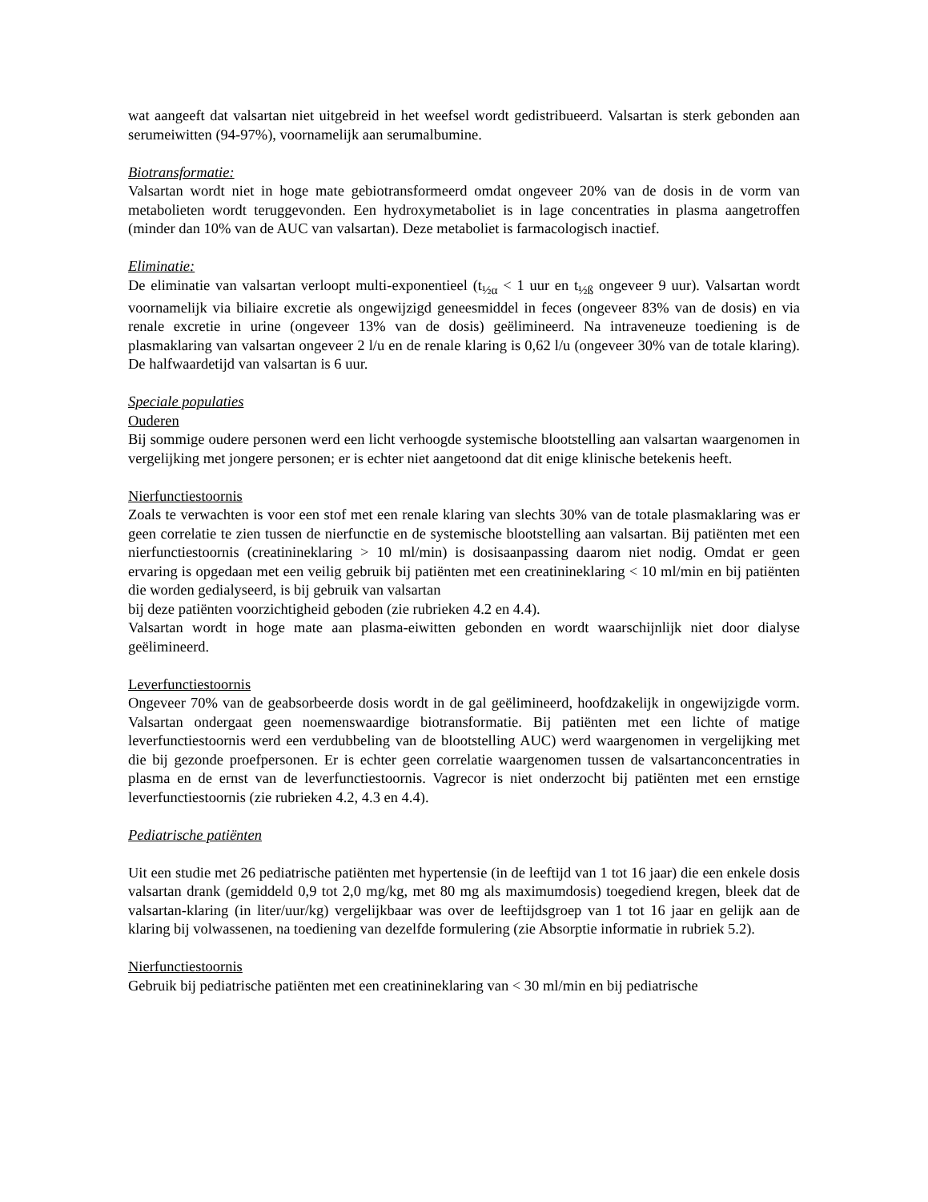wat aangeeft dat valsartan niet uitgebreid in het weefsel wordt gedistribueerd. Valsartan is sterk gebonden aan serumeiwitten (94-97%), voornamelijk aan serumalbumine.
Biotransformatie:
Valsartan wordt niet in hoge mate gebiotransformeerd omdat ongeveer 20% van de dosis in de vorm van metabolieten wordt teruggevonden. Een hydroxymetaboliet is in lage concentraties in plasma aangetroffen (minder dan 10% van de AUC van valsartan). Deze metaboliet is farmacologisch inactief.
Eliminatie:
De eliminatie van valsartan verloopt multi-exponentieel (t<sub>½α</sub> < 1 uur en t<sub>½ß</sub> ongeveer 9 uur). Valsartan wordt voornamelijk via biliaire excretie als ongewijzigd geneesmiddel in feces (ongeveer 83% van de dosis) en via renale excretie in urine (ongeveer 13% van de dosis) geëlimineerd. Na intraveneuze toediening is de plasmaklaring van valsartan ongeveer 2 l/u en de renale klaring is 0,62 l/u (ongeveer 30% van de totale klaring). De halfwaardetijd van valsartan is 6 uur.
Speciale populaties
Ouderen
Bij sommige oudere personen werd een licht verhoogde systemische blootstelling aan valsartan waargenomen in vergelijking met jongere personen; er is echter niet aangetoond dat dit enige klinische betekenis heeft.
Nierfunctiestoornis
Zoals te verwachten is voor een stof met een renale klaring van slechts 30% van de totale plasmaklaring was er geen correlatie te zien tussen de nierfunctie en de systemische blootstelling aan valsartan. Bij patiënten met een nierfunctiestoornis (creatinineklaring > 10 ml/min) is dosisaanpassing daarom niet nodig. Omdat er geen ervaring is opgedaan met een veilig gebruik bij patiënten met een creatinineklaring < 10 ml/min en bij patiënten die worden gedialyseerd, is bij gebruik van valsartan
bij deze patiënten voorzichtigheid geboden (zie rubrieken 4.2 en 4.4).
Valsartan wordt in hoge mate aan plasma-eiwitten gebonden en wordt waarschijnlijk niet door dialyse geëlimineerd.
Leverfunctiestoornis
Ongeveer 70% van de geabsorbeerde dosis wordt in de gal geëlimineerd, hoofdzakelijk in ongewijzigde vorm. Valsartan ondergaat geen noemenswaardige biotransformatie. Bij patiënten met een lichte of matige leverfunctiestoornis werd een verdubbeling van de blootstelling AUC) werd waargenomen in vergelijking met die bij gezonde proefpersonen. Er is echter geen correlatie waargenomen tussen de valsartanconcentraties in plasma en de ernst van de leverfunctiestoornis. Vagrecor is niet onderzocht bij patiënten met een ernstige leverfunctiestoornis (zie rubrieken 4.2, 4.3 en 4.4).
Pediatrische patiënten
Uit een studie met 26 pediatrische patiënten met hypertensie (in de leeftijd van 1 tot 16 jaar) die een enkele dosis valsartan drank (gemiddeld 0,9 tot 2,0 mg/kg, met 80 mg als maximumdosis) toegediend kregen, bleek dat de valsartan-klaring (in liter/uur/kg) vergelijkbaar was over de leeftijdsgroep van 1 tot 16 jaar en gelijk aan de klaring bij volwassenen, na toediening van dezelfde formulering (zie Absorptie informatie in rubriek 5.2).
Nierfunctiestoornis
Gebruik bij pediatrische patiënten met een creatinineklaring van < 30 ml/min en bij pediatrische